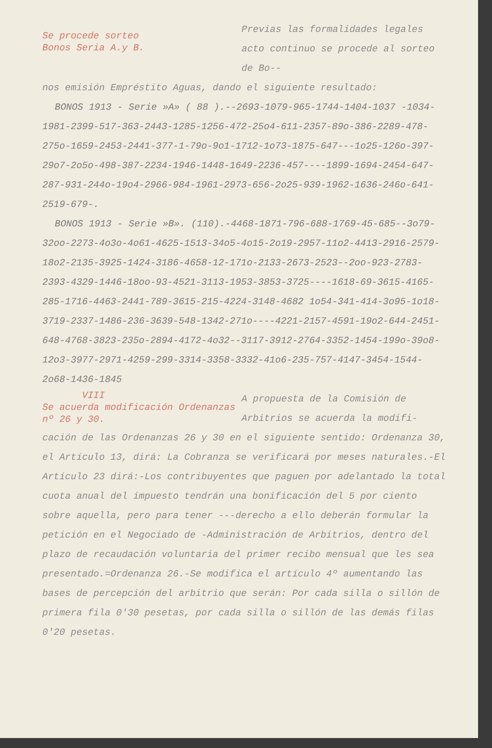Se procede sorteo
Bonos Seria A.y B.
Previas las formalidades legales acto continuo se procede al sorteo de Bo--
nos emisión Empréstito Aguas, dando el siguiente resultado:
BONOS 1913 - Serie »A» ( 88 ).--2693-1079-965-1744-1404-1037 -1034-1981-2399-517-363-2443-1285-1256-472-25o4-611-2357-89o-386-2289-478-275o-1659-2453-2441-377-1-79o-9o1-1712-1o73-1875-647---1o25-126o-397-29o7-2o5o-498-387-2234-1946-1448-1649-2236-457----1899-1694-2454-647-287-931-244o-19o4-2966-984-1961-2973-656-2o25-939-1962-1636-246o-641-2519-679-.
BONOS 1913 - Serie »B». (110).-4468-1871-796-688-1769-45-685--3o79-32oo-2273-4o3o-4o61-4625-1513-34o5-4o15-2o19-2957-11o2-4413-2916-2579-18o2-2135-3925-1424-3186-4658-12-171o-2133-2673-2523--2oo-923-2783-2393-4329-1446-18oo-93-4521-3113-1953-3853-3725----1618-69-3615-4165-285-1716-4463-2441-789-3615-215-4224-3148-4682 1o54-341-414-3o95-1o18-3719-2337-1486-236-3639-548-1342-271o----4221-2157-4591-19o2-644-2451-648-4768-3823-235o-2894-4172-4o32--3117-3912-2764-3352-1454-199o-39o8-12o3-3977-2971-4259-299-3314-3358-3332-41o6-235-757-4147-3454-1544-2o68-1436-1845
VIII
Se acuerda modificación Ordenanzas nº 26 y 30.
A propuesta de la Comisión de Arbitrios se acuerda la modifi-
cación de las Ordenanzas 26 y 30 en el siguiente sentido: Ordenanza 30, el Artículo 13, dirá: La Cobranza se verificará por meses naturales.-El Artículo 23 dirá:-Los contribuyentes que paguen por adelantado la total cuota anual del impuesto tendrán una bonificación del 5 por ciento sobre aquella, pero para tener ---derecho a ello deberán formular la petición en el Negociado de -Administración de Arbitrios, dentro del plazo de recaudación voluntaria del primer recibo mensual que les sea presentado.=Ordenanza 26.-Se modifica el artículo 4º aumentando las bases de percepción del arbitrio que serán: Por cada silla o sillón de primera fila 0'30 pesetas, por cada silla o sillón de las demás filas 0'20 pesetas.